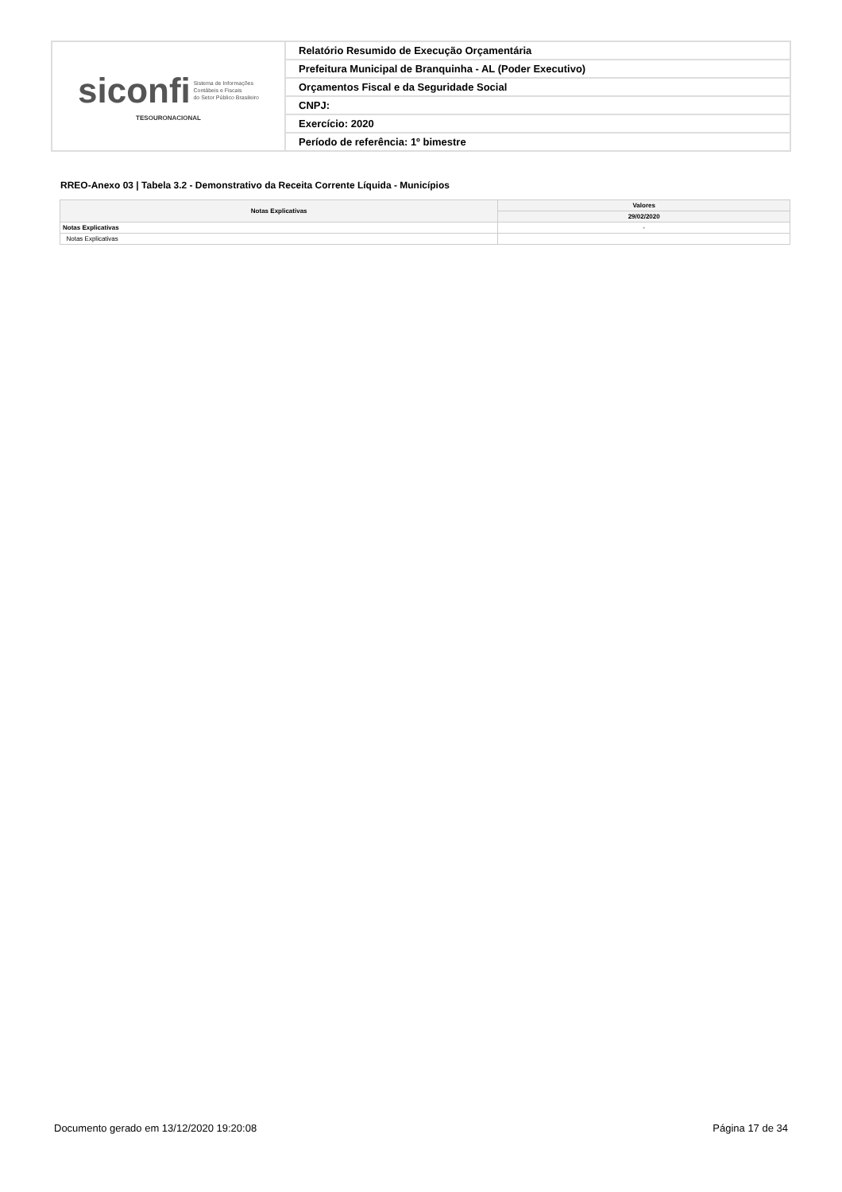| siconfi Sistema de Informações Contábeis e Fiscais do Setor Público Brasileiro TESOURONACIONAL | Relatório Resumido de Execução Orçamentária |
| | Prefeitura Municipal de Branquinha - AL (Poder Executivo) |
| | Orçamentos Fiscal e da Seguridade Social |
| | CNPJ: |
| | Exercício: 2020 |
| | Período de referência: 1º bimestre |
RREO-Anexo 03 | Tabela 3.2 - Demonstrativo da Receita Corrente Líquida - Municípios
| Notas Explicativas | Valores |
| --- | --- |
| | 29/02/2020 |
| Notas Explicativas | - |
| Notas Explicativas | |
Documento gerado em 13/12/2020 19:20:08 Página 17 de 34